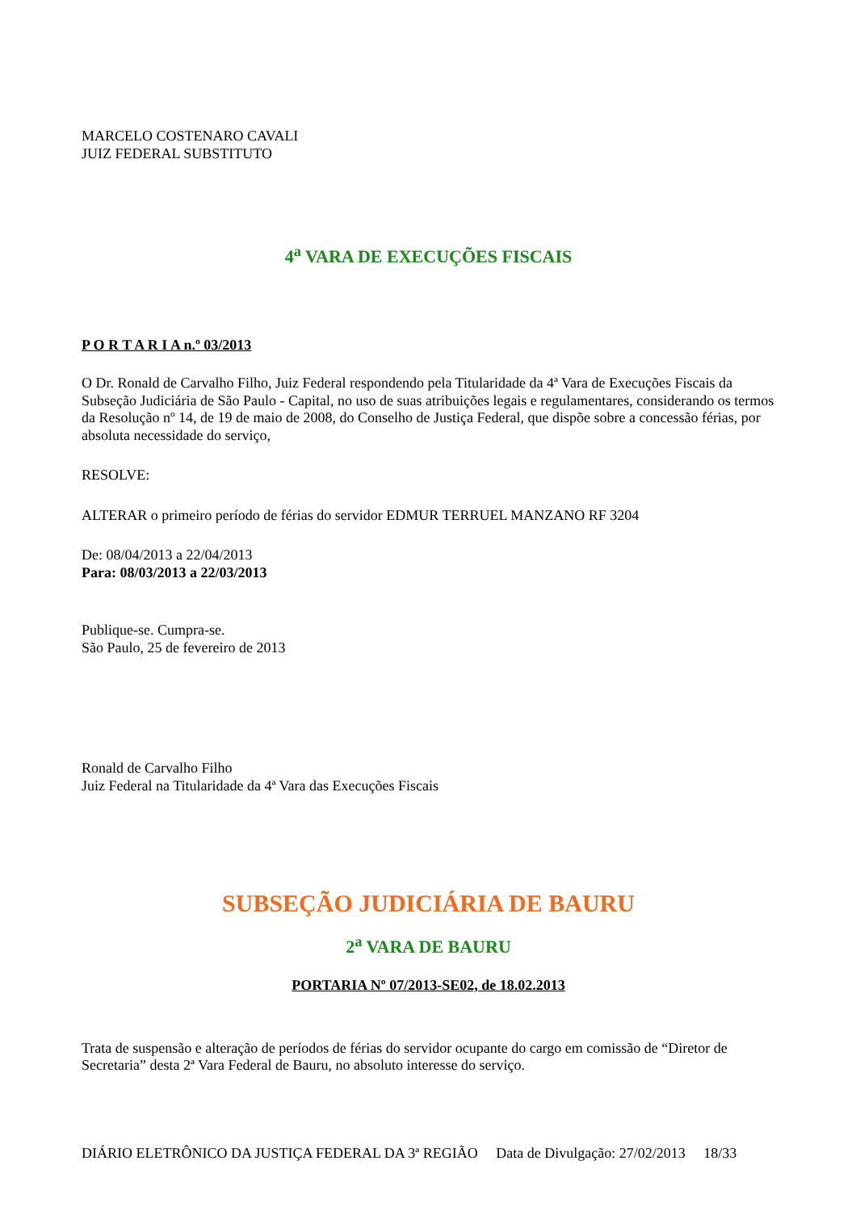MARCELO COSTENARO CAVALI
JUIZ FEDERAL SUBSTITUTO
4<sup>a</sup> VARA DE EXECUÇÕES FISCAIS
P O R T A R I A n.º 03/2013
O Dr. Ronald de Carvalho Filho, Juiz Federal respondendo pela Titularidade da 4ª Vara de Execuções Fiscais da Subseção Judiciária de São Paulo - Capital, no uso de suas atribuições legais e regulamentares, considerando os termos da Resolução nº 14, de 19 de maio de 2008, do Conselho de Justiça Federal, que dispõe sobre a concessão férias, por absoluta necessidade do serviço,
RESOLVE:
ALTERAR o primeiro período de férias do servidor EDMUR TERRUEL MANZANO RF 3204
De: 08/04/2013 a 22/04/2013
Para: 08/03/2013 a 22/03/2013
Publique-se. Cumpra-se.
São Paulo, 25 de fevereiro de 2013
Ronald de Carvalho Filho
Juiz Federal na Titularidade da 4ª Vara das Execuções Fiscais
SUBSEÇÃO JUDICIÁRIA DE BAURU
2<sup>a</sup> VARA DE BAURU
PORTARIA Nº 07/2013-SE02, de 18.02.2013
Trata de suspensão e alteração de períodos de férias do servidor ocupante do cargo em comissão de “Diretor de Secretaria” desta 2ª Vara Federal de Bauru, no absoluto interesse do serviço.
DIÁRIO ELETRÔNICO DA JUSTIÇA FEDERAL DA 3ª REGIÃO Data de Divulgação: 27/02/2013 18/33